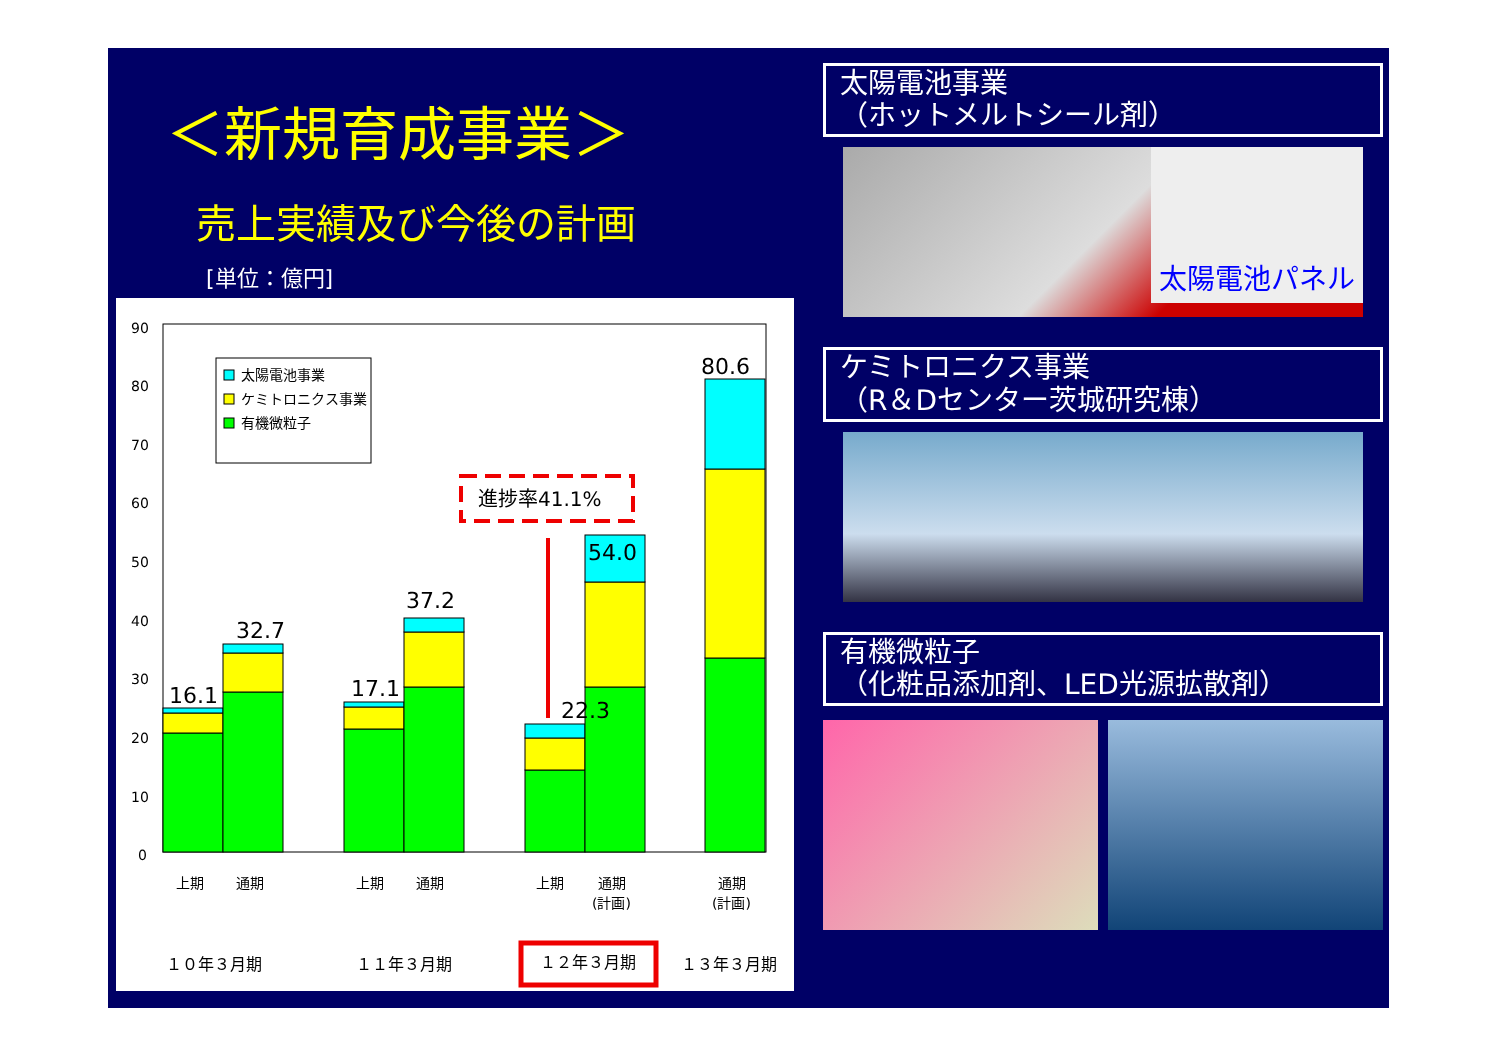＜新規育成事業＞
売上実績及び今後の計画
[単位：億円]
90
80
70
60
50
40
30
20
10
0
16.1
32.7
17.1
37.2
22.3
54.0
80.6
進捗率41.1%
上期
通期
上期
通期
上期
通期
(計画)
通期
(計画)
１０年３月期
１１年３月期
１２年３月期
１３年３月期
太陽電池事業
ケミトロニクス事業
有機微粒子
太陽電池事業
（ホットメルトシール剤）
太陽電池パネル
ケミトロニクス事業
（R＆Dセンター茨城研究棟）
有機微粒子
（化粧品添加剤、LED光源拡散剤）